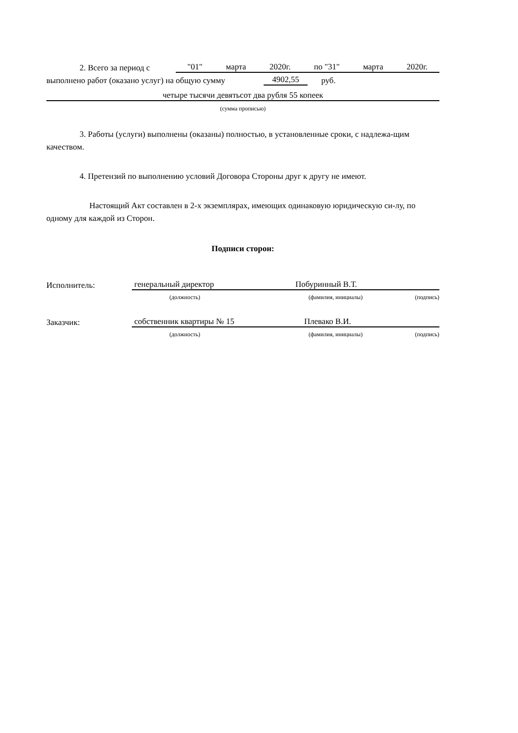2. Всего за период с "01" марта 2020г. по "31" марта 2020г.
выполнено работ (оказано услуг) на общую сумму 4902,55 руб.
четыре тысячи девятьсот два рубля 55 копеек
(сумма прописью)
3. Работы (услуги) выполнены (оказаны) полностью, в установленные сроки, с надлежа-щим качеством.
4. Претензий по выполнению условий Договора Стороны друг к другу не имеют.
Настоящий Акт составлен в 2-х экземплярах, имеющих одинаковую юридическую си-лу, по одному для каждой из Сторон.
Подписи сторон:
Исполнитель: генеральный директор Побуринный В.Т.
(должность) (фамилия, инициалы) (подпись)
Заказчик: собственник квартиры № 15 Плевако В.И.
(должность) (фамилия, инициалы) (подпись)